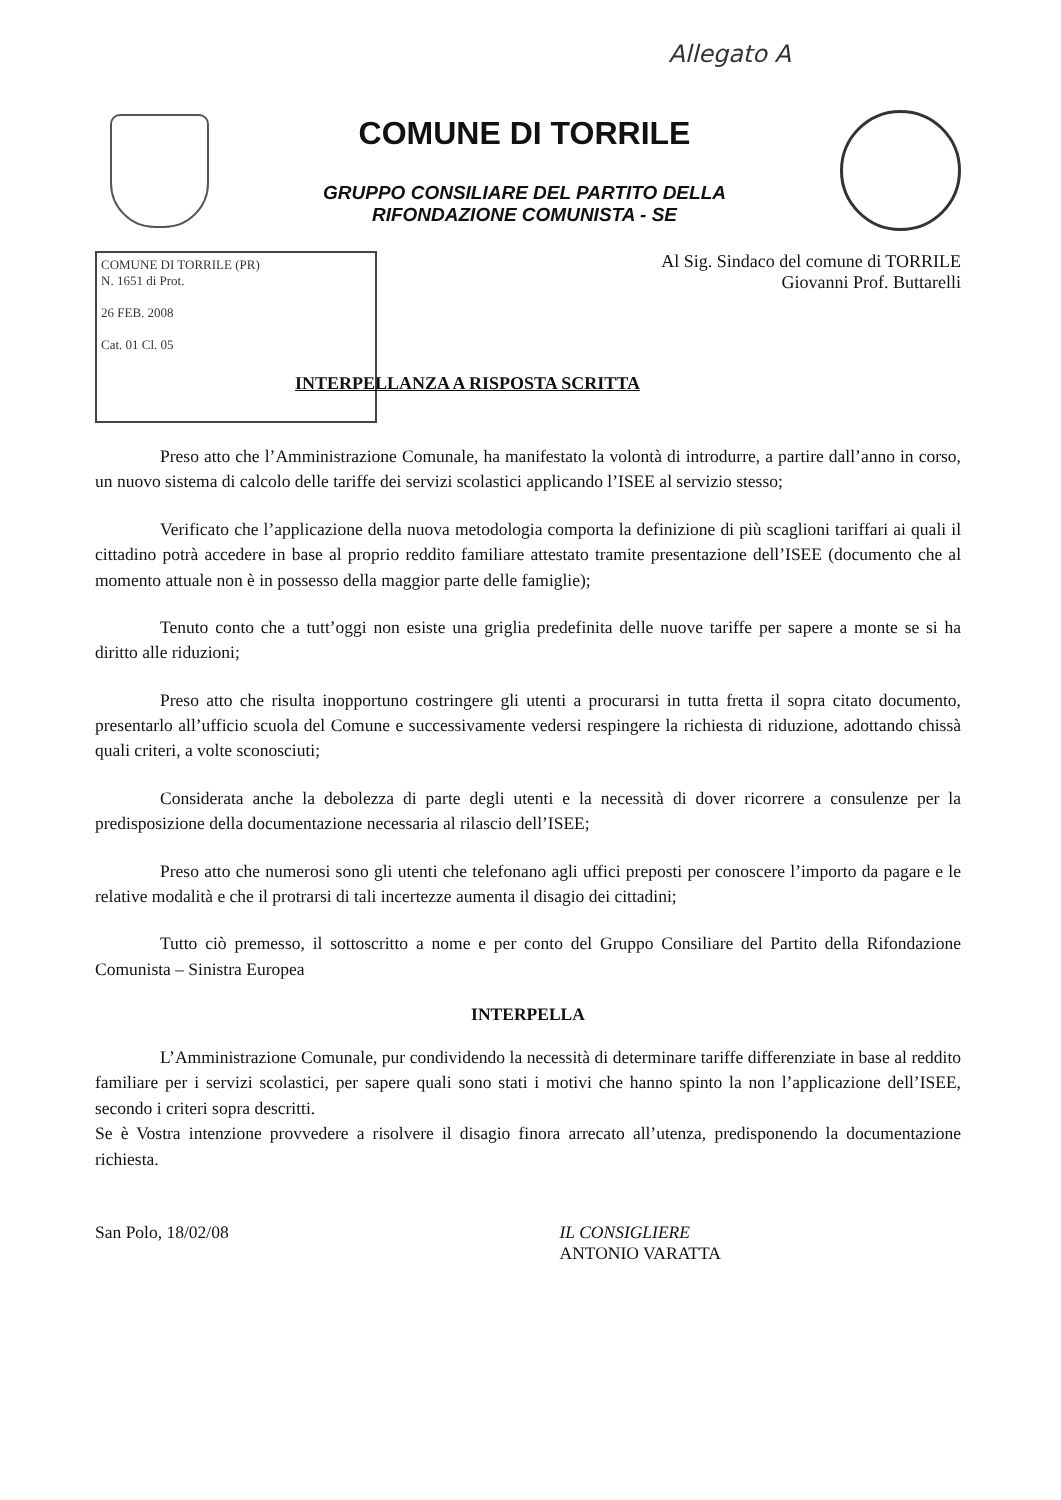Allegato A
COMUNE DI TORRILE
GRUPPO CONSILIARE DEL PARTITO DELLA
RIFONDAZIONE COMUNISTA - SE
COMUNE DI TORRILE (PR)
N. 1651 di Prot.
26 FEB. 2008
Cat. 01 Cl. 05
Al Sig. Sindaco del comune di TORRILE
Giovanni Prof. Buttarelli
INTERPELLANZA A RISPOSTA SCRITTA
Preso atto che l’Amministrazione Comunale, ha manifestato la volontà di introdurre, a partire dall’anno in corso, un nuovo sistema di calcolo delle tariffe dei servizi scolastici applicando l’ISEE al servizio stesso;
Verificato che l’applicazione della nuova metodologia comporta la definizione di più scaglioni tariffari ai quali il cittadino potrà accedere in base al proprio reddito familiare attestato tramite presentazione dell’ISEE (documento che al momento attuale non è in possesso della maggior parte delle famiglie);
Tenuto conto che a tutt’oggi non esiste una griglia predefinita delle nuove tariffe per sapere a monte se si ha diritto alle riduzioni;
Preso atto che risulta inopportuno costringere gli utenti a procurarsi in tutta fretta il sopra citato documento, presentarlo all’ufficio scuola del Comune e successivamente vedersi respingere la richiesta di riduzione, adottando chissà quali criteri, a volte sconosciuti;
Considerata anche la debolezza di parte degli utenti e la necessità di dover ricorrere a consulenze per la predisposizione della documentazione necessaria al rilascio dell’ISEE;
Preso atto che numerosi sono gli utenti che telefonano agli uffici preposti per conoscere l’importo da pagare e le relative modalità e che il protrarsi di tali incertezze aumenta il disagio dei cittadini;
Tutto ciò premesso, il sottoscritto a nome e per conto del Gruppo Consiliare del Partito della Rifondazione Comunista – Sinistra Europea
INTERPELLA
L’Amministrazione Comunale, pur condividendo la necessità di determinare tariffe differenziate in base al reddito familiare per i servizi scolastici, per sapere quali sono stati i motivi che hanno spinto la non l’applicazione dell’ISEE, secondo i criteri sopra descritti.
Se è Vostra intenzione provvedere a risolvere il disagio finora arrecato all’utenza, predisponendo la documentazione richiesta.
San Polo, 18/02/08 IL CONSIGLIERE
ANTONIO VARATTA